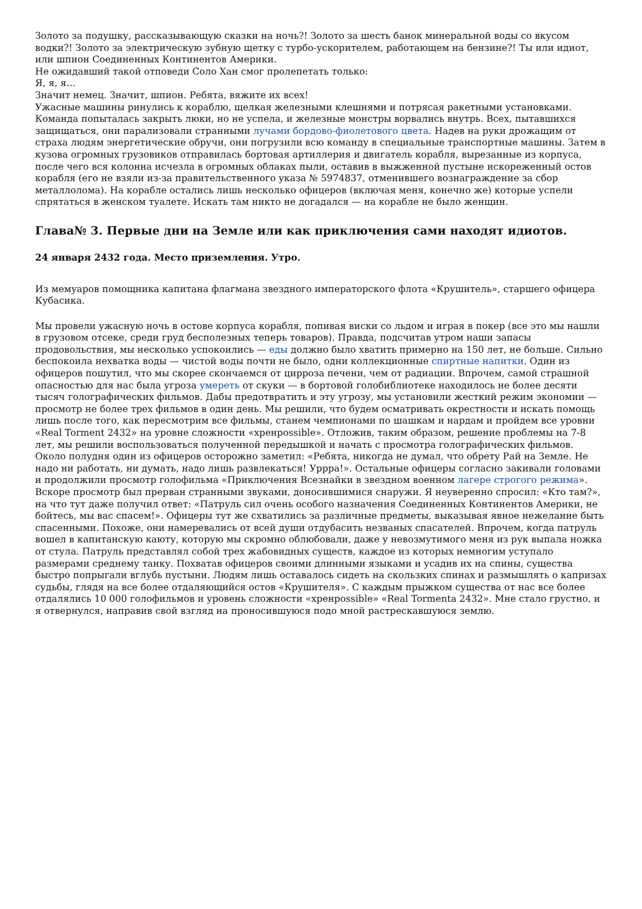Золото за подушку, рассказывающую сказки на ночь?! Золото за шесть банок минеральной воды со вкусом водки?! Золото за электрическую зубную щетку с турбо-ускорителем, работающем на бензине?! Ты или идиот, или шпион Соединенных Континентов Америки.
Не ожидавший такой отповеди Соло Хан смог пролепетать только:
Я, я, я…
Значит немец. Значит, шпион. Ребята, вяжите их всех!
Ужасные машины ринулись к кораблю, щелкая железными клешнями и потрясая ракетными установками. Команда попыталась закрыть люки, но не успела, и железные монстры ворвались внутрь. Всех, пытавшихся защищаться, они парализовали странными лучами бордово-фиолетового цвета. Надев на руки дрожащим от страха людям энергетические обручи, они погрузили всю команду в специальные транспортные машины. Затем в кузова огромных грузовиков отправилась бортовая артиллерия и двигатель корабля, вырезанные из корпуса, после чего вся колонна исчезла в огромных облаках пыли, оставив в выжженной пустыне искореженный остов корабля (его не взяли из-за правительственного указа № 5974837, отменившего вознаграждение за сбор металлолома). На корабле остались лишь несколько офицеров (включая меня, конечно же) которые успели спрятаться в женском туалете. Искать там никто не догадался — на корабле не было женщин.
Глава№ 3. Первые дни на Земле или как приключения сами находят идиотов.
24 января 2432 года. Место приземления. Утро.
Из мемуаров помощника капитана флагмана звездного императорского флота «Крушитель», старшего офицера Кубасика.
Мы провели ужасную ночь в остове корпуса корабля, попивая виски со льдом и играя в покер (все это мы нашли в грузовом отсеке, среди груд бесполезных теперь товаров). Правда, подсчитав утром наши запасы продовольствия, мы несколько успокоились — еды должно было хватить примерно на 150 лет, не больше. Сильно беспокоила нехватка воды — чистой воды почти не было, одни коллекционные спиртные напитки. Один из офицеров пошутил, что мы скорее скончаемся от цирроза печени, чем от радиации. Впрочем, самой страшной опасностью для нас была угроза умереть от скуки — в бортовой голобиблиотеке находилось не более десяти тысяч голографических фильмов. Дабы предотвратить и эту угрозу, мы установили жесткий режим экономии — просмотр не более трех фильмов в один день. Мы решили, что будем осматривать окрестности и искать помощь лишь после того, как пересмотрим все фильмы, станем чемпионами по шашкам и нардам и пройдем все уровни «Real Torment 2432» на уровне сложности «хренpossible». Отложив, таким образом, решение проблемы на 7-8 лет, мы решили воспользоваться полученной передышкой и начать с просмотра голографических фильмов. Около полудня один из офицеров осторожно заметил: «Ребята, никогда не думал, что обрету Рай на Земле. Не надо ни работать, ни думать, надо лишь развлекаться! Урррa!». Остальные офицеры согласно закивали головами и продолжили просмотр голофильма «Приключения Всезнайки в звездном военном лагере строгого режима». Вскоре просмотр был прерван странными звуками, доносившимися снаружи. Я неуверенно спросил: «Кто там?», на что тут даже получил ответ: «Патруль сил очень особого назначения Соединенных Континентов Америки, не бойтесь, мы вас спасем!». Офицеры тут же схватились за различные предметы, выказывая явное нежелание быть спасенными. Похоже, они намеревались от всей души отдубасить незваных спасателей. Впрочем, когда патруль вошел в капитанскую каюту, которую мы скромно облюбовали, даже у невозмутимого меня из рук выпала ножка от стула. Патруль представлял собой трех жабовидных существ, каждое из которых немногим уступало размерами среднему танку. Похватав офицеров своими длинными языками и усадив их на спины, существа быстро попрыгали вглубь пустыни. Людям лишь оставалось сидеть на скользких спинах и размышлять о капризах судьбы, глядя на все более отдаляющийся остов «Крушителя». С каждым прыжком существа от нас все более отдалялись 10 000 голофильмов и уровень сложности «хренpossible» «Real Tormenta 2432». Мне стало грустно, и я отвернулся, направив свой взгляд на проносившуюся подо мной растрескавшуюся землю.